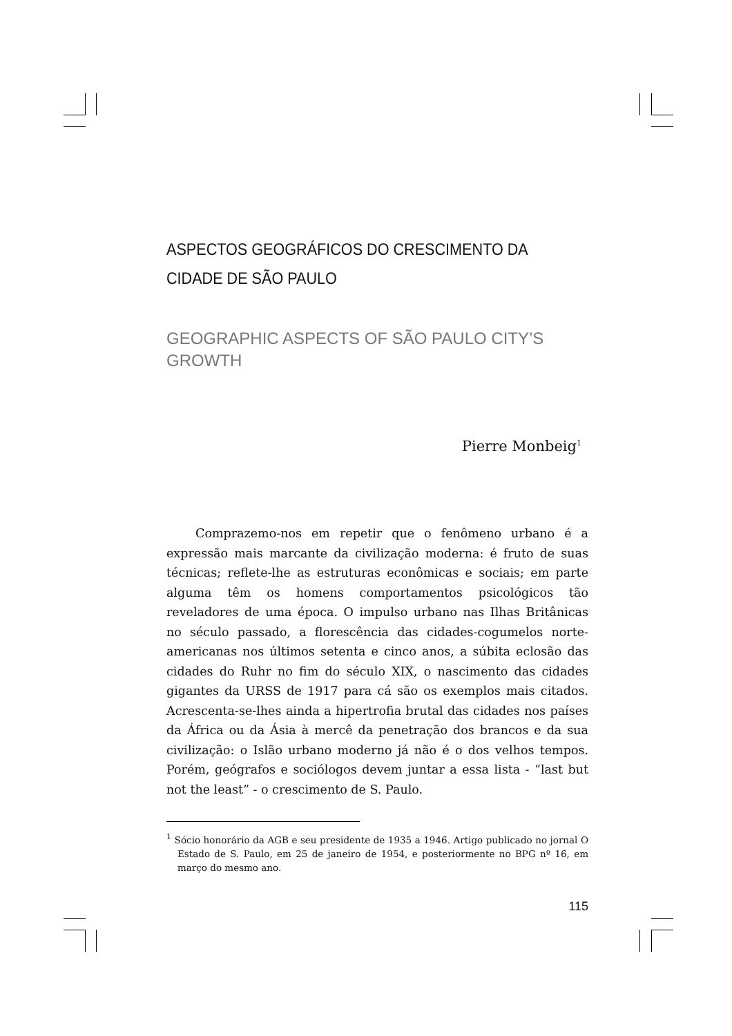ASPECTOS GEOGRÁFICOS DO CRESCIMENTO DA CIDADE DE SÃO PAULO
GEOGRAPHIC ASPECTS OF SÃO PAULO CITY’S GROWTH
Pierre Monbeig<sup>1</sup>
Comprazemo-nos em repetir que o fenômeno urbano é a expressão mais marcante da civilização moderna: é fruto de suas técnicas; reflete-lhe as estruturas econômicas e sociais; em parte alguma têm os homens comportamentos psicológicos tão reveladores de uma época. O impulso urbano nas Ilhas Britânicas no século passado, a florescência das cidades-cogumelos norte-americanas nos últimos setenta e cinco anos, a súbita eclosão das cidades do Ruhr no fim do século XIX, o nascimento das cidades gigantes da URSS de 1917 para cá são os exemplos mais citados. Acrescenta-se-lhes ainda a hipertrofia brutal das cidades nos países da África ou da Ásia à mercê da penetração dos brancos e da sua civilização: o Islão urbano moderno já não é o dos velhos tempos. Porém, geógrafos e sociólogos devem juntar a essa lista - “last but not the least” - o crescimento de S. Paulo.
<sup>1</sup> Sócio honorário da AGB e seu presidente de 1935 a 1946. Artigo publicado no jornal O Estado de S. Paulo, em 25 de janeiro de 1954, e posteriormente no BPG nº 16, em março do mesmo ano.
115